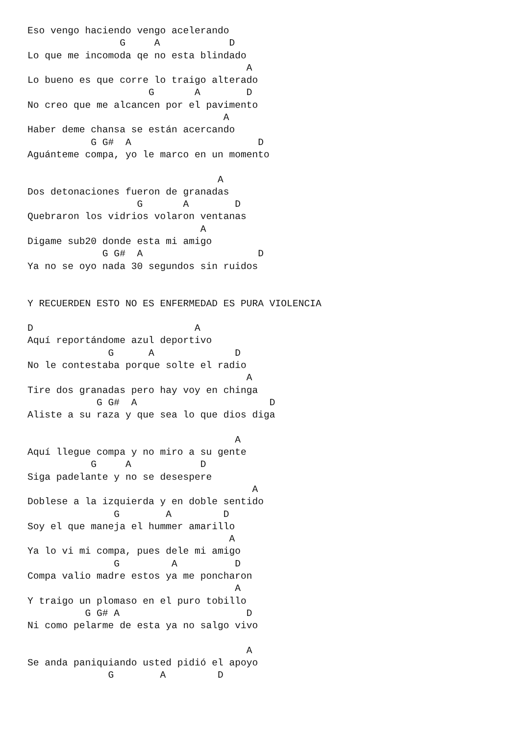Eso vengo haciendo vengo acelerando
                G     A            D
Lo que me incomoda qe no esta blindado
                                      A
Lo bueno es que corre lo traigo alterado
                     G       A        D
No creo que me alcancen por el pavimento
                                  A
Haber deme chansa se están acercando
           G G#  A                      D
Aguánteme compa, yo le marco en un momento

                                 A
Dos detonaciones fueron de granadas
                   G       A        D
Quebraron los vidrios volaron ventanas
                              A
Digame sub20 donde esta mi amigo
             G G#  A                    D
Ya no se oyo nada 30 segundos sin ruidos


Y RECUERDEN ESTO NO ES ENFERMEDAD ES PURA VIOLENCIA

D                            A
Aquí reportándome azul deportivo
              G      A              D
No le contestaba porque solte el radio
                                      A
Tire dos granadas pero hay voy en chinga
            G G#  A                       D
Aliste a su raza y que sea lo que dios diga

                                    A
Aquí llegue compa y no miro a su gente
           G     A            D
Siga padelante y no se desespere
                                       A
Doblese a la izquierda y en doble sentido
               G        A         D
Soy el que maneja el hummer amarillo
                                   A
Ya lo vi mi compa, pues dele mi amigo
               G         A          D
Compa valio madre estos ya me poncharon
                                    A
Y traigo un plomaso en el puro tobillo
          G G# A                      D
Ni como pelarme de esta ya no salgo vivo

                                      A
Se anda paniquiando usted pidió el apoyo
              G        A         D